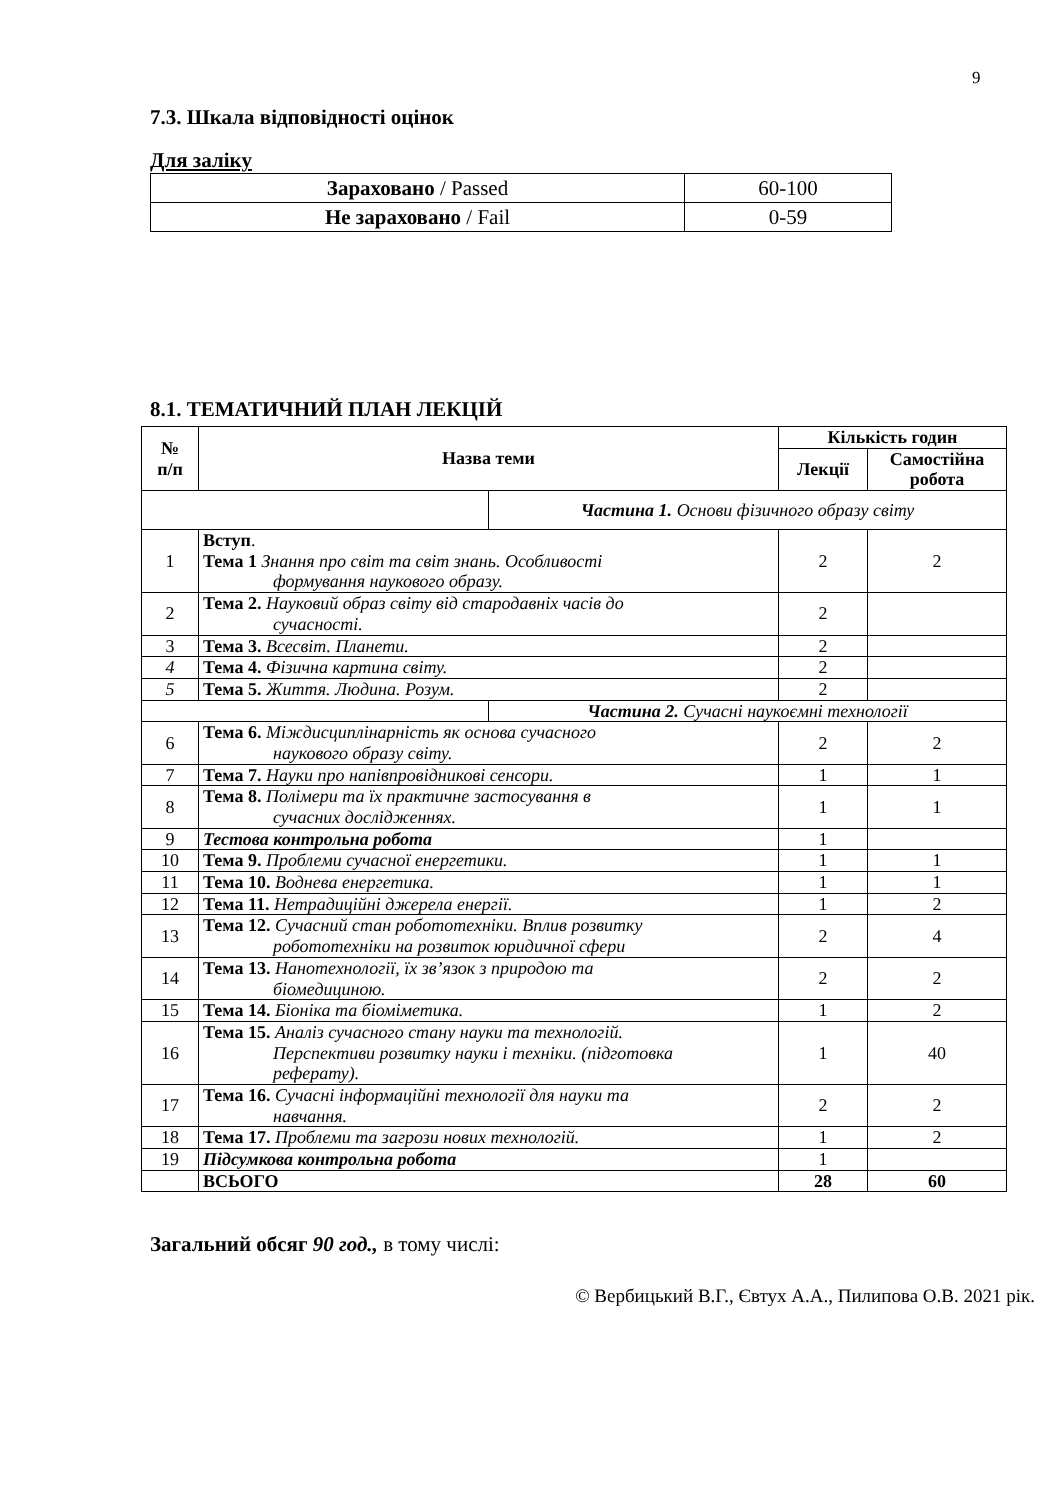9
7.3. Шкала відповідності оцінок
Для заліку
| Зараховано / Passed | 60-100 |
| Не зараховано / Fail | 0-59 |
8.1. ТЕМАТИЧНИЙ ПЛАН ЛЕКЦІЙ
| № п/п | Назва теми | | Кількість годин | |
| --- | --- | --- | --- | --- |
| | | | Лекції | Самостійна робота |
| | | Частина 1. Основи фізичного образу світу | | |
| 1 | Вступ . Тема 1 Знання про світ та світ знань. Особливості формування наукового образу. | | 2 | 2 |
| 2 | Тема 2. Науковий образ світу від стародавніх часів до сучасності. | | 2 | |
| 3 | Тема 3. Всесвіт. Планети. | | 2 | |
| 4 | Тема 4. Фізична картина світу. | | 2 | |
| 5 | Тема 5. Життя. Людина. Розум. | | 2 | |
| | | Частина 2. Сучасні наукоємні технології | | |
| 6 | Тема 6. Міждисциплінарність як основа сучасного наукового образу світу. | | 2 | 2 |
| 7 | Тема 7. Науки про напівпровідникові сенсори. | | 1 | 1 |
| 8 | Тема 8. Полімери та їх практичне застосування в сучасних дослідженнях. | | 1 | 1 |
| 9 | Тестова контрольна робота | | 1 | |
| 10 | Тема 9. Проблеми сучасної енергетики. | | 1 | 1 |
| 11 | Тема 10. Воднева енергетика. | | 1 | 1 |
| 12 | Тема 11. Нетрадиційні джерела енергії. | | 1 | 2 |
| 13 | Тема 12. Сучасний стан робототехніки. Вплив розвитку робототехніки на розвиток юридичної сфери | | 2 | 4 |
| 14 | Тема 13. Нанотехнології, їх зв’язок з природою та біомедициною. | | 2 | 2 |
| 15 | Тема 14. Біоніка та біоміметика. | | 1 | 2 |
| 16 | Тема 15. Аналіз сучасного стану науки та технологій. Перспективи розвитку науки і техніки. (підготовка реферату). | | 1 | 40 |
| 17 | Тема 16. Сучасні інформаційні технології для науки та навчання. | | 2 | 2 |
| 18 | Тема 17. Проблеми та загрози нових технологій. | | 1 | 2 |
| 19 | Підсумкова контрольна робота | | 1 | |
| | ВСЬОГО | | 28 | 60 |
Загальний обсяг 90 год., в тому числі:
© Вербицький В.Г., Євтух А.А., Пилипова О.В. 2021 рік.